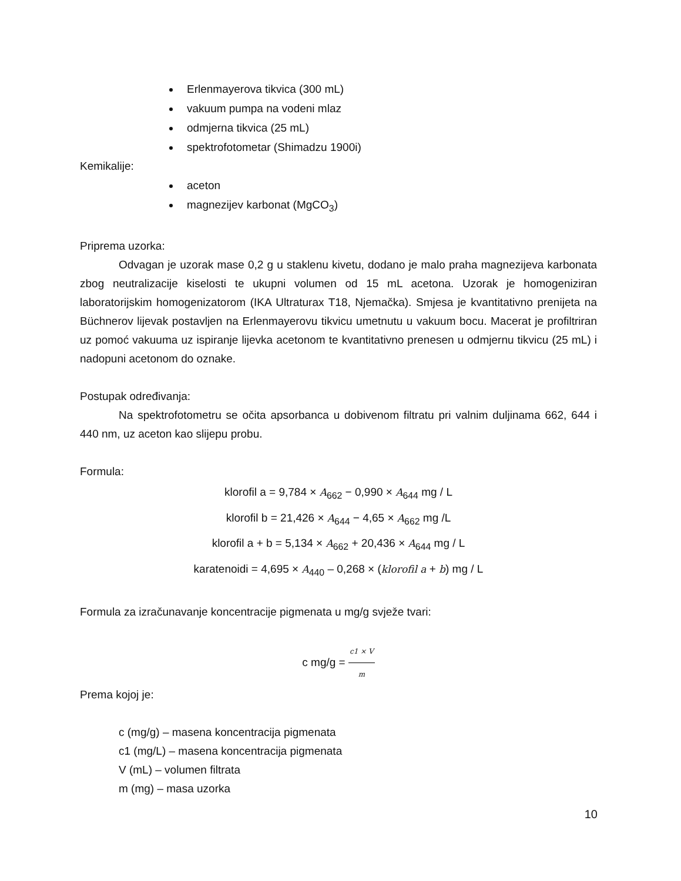Erlenmayerova tikvica (300 mL)
vakuum pumpa na vodeni mlaz
odmjerna tikvica (25 mL)
spektrofotometar (Shimadzu 1900i)
Kemikalije:
aceton
magnezijev karbonat (MgCO<sub>3</sub>)
Priprema uzorka:
Odvagan je uzorak mase 0,2 g u staklenu kivetu, dodano je malo praha magnezijeva karbonata zbog neutralizacije kiselosti te ukupni volumen od 15 mL acetona. Uzorak je homogeniziran laboratorijskim homogenizatorom (IKA Ultraturax T18, Njemačka). Smjesa je kvantitativno prenijeta na Büchnerov lijevak postavljen na Erlenmayerovu tikvicu umetnutu u vakuum bocu. Macerat je profiltriran uz pomoć vakuuma uz ispiranje lijevka acetonom te kvantitativno prenesen u odmjernu tikvicu (25 mL) i nadopuni acetonom do oznake.
Postupak određivanja:
Na spektrofotometru se očita apsorbanca u dobivenom filtratu pri valnim duljinama 662, 644 i 440 nm, uz aceton kao slijepu probu.
Formula:
klorofil a = 9,784 × A<sub>662</sub> − 0,990 × A<sub>644</sub> mg / L
klorofil b = 21,426 × A<sub>644</sub> − 4,65 × A<sub>662</sub> mg /L
klorofil a + b = 5,134 × A<sub>662</sub> + 20,436 × A<sub>644</sub> mg / L
karatenoidi = 4,695 × A<sub>440</sub> – 0,268 × (klorofil a + b) mg / L
Formula za izračunavanje koncentracije pigmenata u mg/g svježe tvari:
c mg/g = c1 × V m
Prema kojoj je:
c (mg/g) – masena koncentracija pigmenata
c1 (mg/L) – masena koncentracija pigmenata
V (mL) – volumen filtrata
m (mg) – masa uzorka
10